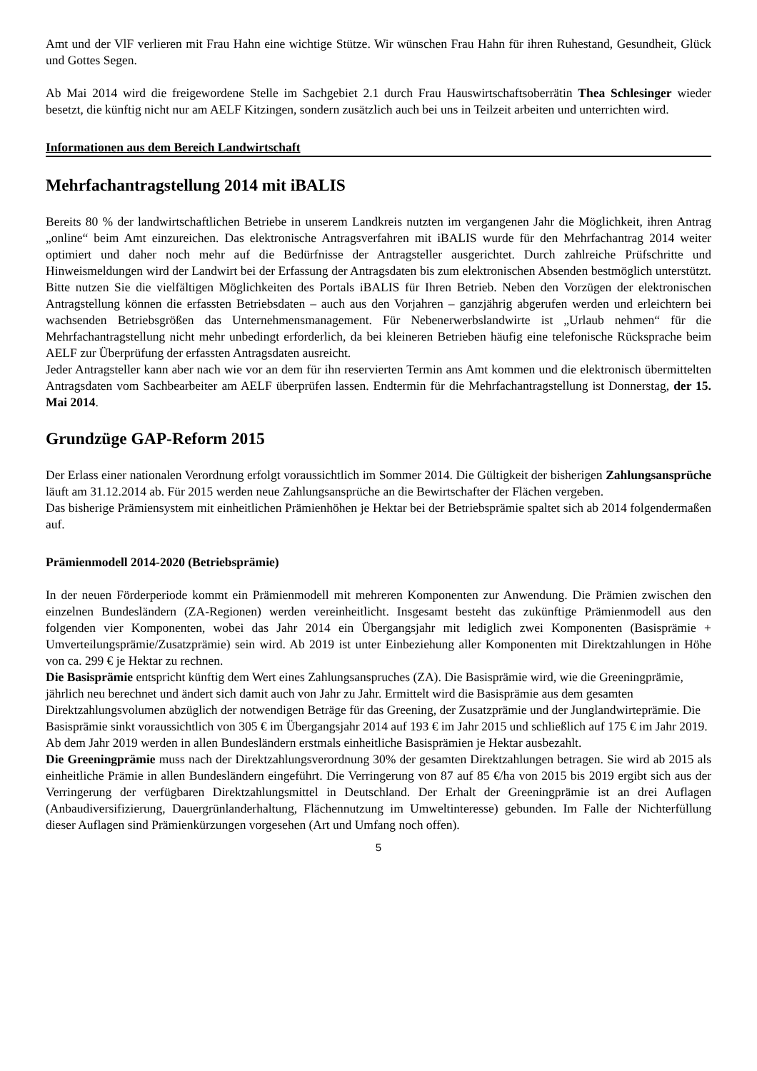Amt und der VlF verlieren mit Frau Hahn eine wichtige Stütze. Wir wünschen Frau Hahn für ihren Ruhestand, Gesundheit, Glück und Gottes Segen.
Ab Mai 2014 wird die freigewordene Stelle im Sachgebiet 2.1 durch Frau Hauswirtschaftsoberrätin Thea Schlesinger wieder besetzt, die künftig nicht nur am AELF Kitzingen, sondern zusätzlich auch bei uns in Teilzeit arbeiten und unterrichten wird.
Informationen aus dem Bereich Landwirtschaft
Mehrfachantragstellung 2014 mit iBALIS
Bereits 80 % der landwirtschaftlichen Betriebe in unserem Landkreis nutzten im vergangenen Jahr die Möglichkeit, ihren Antrag „online“ beim Amt einzureichen. Das elektronische Antragsverfahren mit iBALIS wurde für den Mehrfachantrag 2014 weiter optimiert und daher noch mehr auf die Bedürfnisse der Antragsteller ausgerichtet. Durch zahlreiche Prüfschritte und Hinweismeldungen wird der Landwirt bei der Erfassung der Antragsdaten bis zum elektronischen Absenden bestmöglich unterstützt. Bitte nutzen Sie die vielfältigen Möglichkeiten des Portals iBALIS für Ihren Betrieb. Neben den Vorzügen der elektronischen Antragstellung können die erfassten Betriebsdaten – auch aus den Vorjahren – ganzjährig abgerufen werden und erleichtern bei wachsenden Betriebsgrößen das Unternehmensmanagement. Für Nebenerwerbslandwirte ist „Urlaub nehmen“ für die Mehrfachantragstellung nicht mehr unbedingt erforderlich, da bei kleineren Betrieben häufig eine telefonische Rücksprache beim AELF zur Überprüfung der erfassten Antragsdaten ausreicht.
Jeder Antragsteller kann aber nach wie vor an dem für ihn reservierten Termin ans Amt kommen und die elektronisch übermittelten Antragsdaten vom Sachbearbeiter am AELF überprüfen lassen. Endtermin für die Mehrfachantragstellung ist Donnerstag, der 15. Mai 2014.
Grundzüge GAP-Reform 2015
Der Erlass einer nationalen Verordnung erfolgt voraussichtlich im Sommer 2014. Die Gültigkeit der bisherigen Zahlungsansprüche läuft am 31.12.2014 ab. Für 2015 werden neue Zahlungsansprüche an die Bewirtschafter der Flächen vergeben.
Das bisherige Prämiensystem mit einheitlichen Prämienhöhen je Hektar bei der Betriebsprämie spaltet sich ab 2014 folgendermaßen auf.
Prämienmodell 2014-2020 (Betriebsprämie)
In der neuen Förderperiode kommt ein Prämienmodell mit mehreren Komponenten zur Anwendung. Die Prämien zwischen den einzelnen Bundesländern (ZA-Regionen) werden vereinheitlicht. Insgesamt besteht das zukünftige Prämienmodell aus den folgenden vier Komponenten, wobei das Jahr 2014 ein Übergangsjahr mit lediglich zwei Komponenten (Basisprämie + Umverteilungsprämie/Zusatzprämie) sein wird. Ab 2019 ist unter Einbeziehung aller Komponenten mit Direktzahlungen in Höhe von ca. 299 € je Hektar zu rechnen.
Die Basisprämie entspricht künftig dem Wert eines Zahlungsanspruches (ZA). Die Basisprämie wird, wie die Greeningprämie, jährlich neu berechnet und ändert sich damit auch von Jahr zu Jahr. Ermittelt wird die Basisprämie aus dem gesamten Direktzahlungsvolumen abzüglich der notwendigen Beträge für das Greening, der Zusatzprämie und der Junglandwirteprämie. Die Basisprämie sinkt voraussichtlich von 305 € im Übergangsjahr 2014 auf 193 € im Jahr 2015 und schließlich auf 175 € im Jahr 2019. Ab dem Jahr 2019 werden in allen Bundesländern erstmals einheitliche Basisprämien je Hektar ausbezahlt.
Die Greeningprämie muss nach der Direktzahlungsverordnung 30% der gesamten Direktzahlungen betragen. Sie wird ab 2015 als einheitliche Prämie in allen Bundesländern eingeführt. Die Verringerung von 87 auf 85 €/ha von 2015 bis 2019 ergibt sich aus der Verringerung der verfügbaren Direktzahlungsmittel in Deutschland. Der Erhalt der Greeningprämie ist an drei Auflagen (Anbaudiversifizierung, Dauergrünlanderhaltung, Flächennutzung im Umweltinteresse) gebunden. Im Falle der Nichterfüllung dieser Auflagen sind Prämienkürzungen vorgesehen (Art und Umfang noch offen).
5